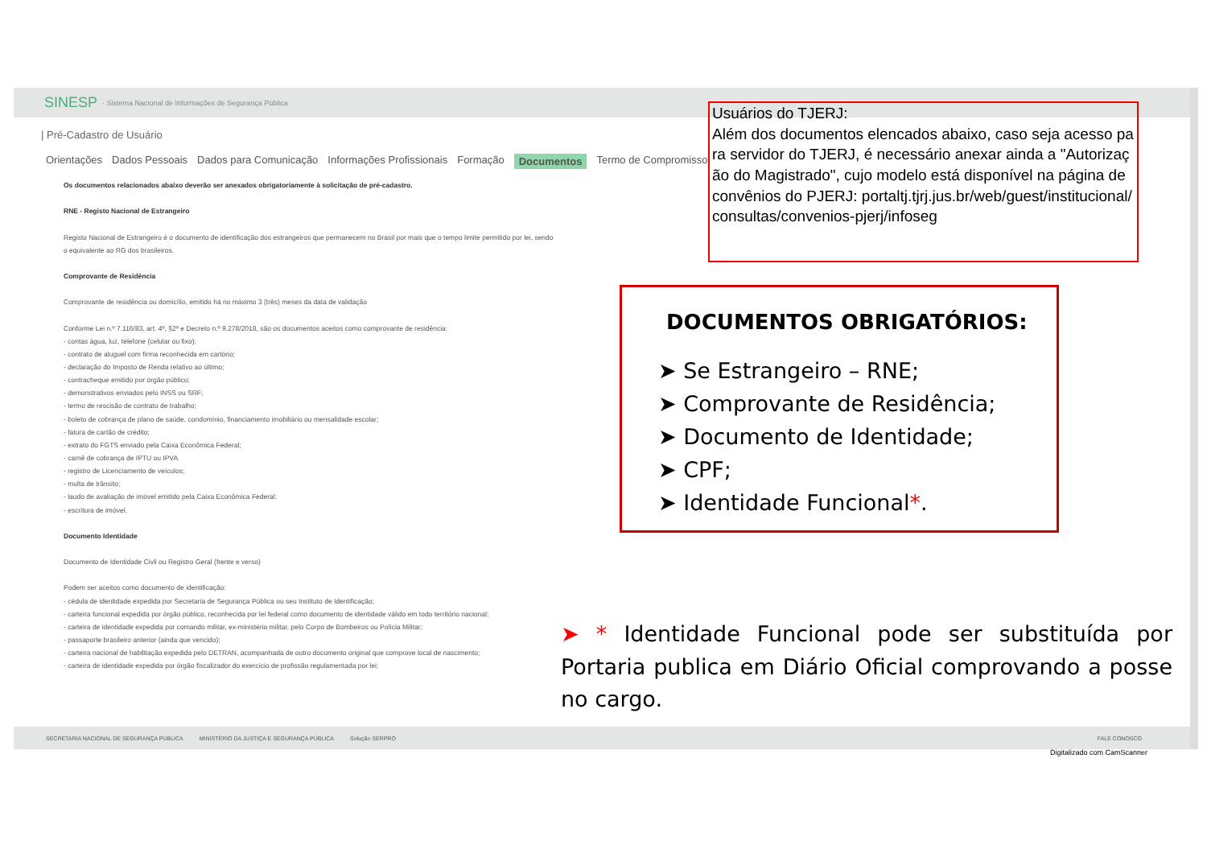SINESP · Sistema Nacional de Informações de Segurança Pública
| Pré-Cadastro de Usuário
Orientações Dados Pessoais Dados para Comunicação Informações Profissionais Formação Documentos Termo de Compromisso
Os documentos relacionados abaixo deverão ser anexados obrigatoriamente à solicitação de pré-cadastro.
RNE - Registo Nacional de Estrangeiro
Registo Nacional de Estrangeiro é o documento de identificação dos estrangeiros que permanecem no Brasil por mais que o tempo limite permitido por lei, sendo o equivalente ao RG dos brasileiros.
Comprovante de Residência
Comprovante de residência ou domicílio, emitido há no máximo 3 (três) meses da data de validação
Conforme Lei n.º 7.116/83, art. 4º, §2º e Decreto n.º 9.278/2018, são os documentos aceitos como comprovante de residência:
- contas água, luz, telefone (celular ou fixo);
- contrato de aluguel com firma reconhecida em cartório;
- declaração do Imposto de Renda relativo ao último;
- contracheque emitido por órgão público;
- demonstrativos enviados pelo INSS ou SRF;
- termo de rescisão de contrato de trabalho;
- boleto de cobrança de plano de saúde, condomínio, financiamento imobiliário ou mensalidade escolar;
- fatura de cartão de crédito;
- extrato do FGTS enviado pela Caixa Econômica Federal;
- carnê de cobrança de IPTU ou IPVA
- registro de Licenciamento de veículos;
- multa de trânsito;
- laudo de avaliação de imóvel emitido pela Caixa Econômica Federal;
- escritura de imóvel.
Documento Identidade
Documento de Identidade Civil ou Registro Geral (frente e verso)
Podem ser aceitos como documento de identificação:
- cédula de identidade expedida por Secretaria de Segurança Pública ou seu Instituto de Identificação;
- carteira funcional expedida por órgão público, reconhecida por lei federal como documento de identidade válido em todo território nacional;
- carteira de identidade expedida por comando militar, ex-ministério militar, pelo Corpo de Bombeiros ou Polícia Militar;
- passaporte brasileiro anterior (ainda que vencido);
- carteira nacional de habilitação expedida pelo DETRAN, acompanhada de outro documento original que comprove local de nascimento;
- carteira de identidade expedida por órgão fiscalizador do exercício de profissão regulamentada por lei;
SECRETARIA NACIONAL DE SEGURANÇA PÚBLICA MINISTÉRIO DA JUSTIÇA E SEGURANÇA PÚBLICA Solução SERPRO FALE CONOSCO
Usuários do TJERJ:
Além dos documentos elencados abaixo, caso seja acesso para servidor do TJERJ, é necessário anexar ainda a "Autorização do Magistrado", cujo modelo está disponível na página de convênios do PJERJ: portaltj.tjrj.jus.br/web/guest/institucional/consultas/convenios-pjerj/infoseg
DOCUMENTOS OBRIGATÓRIOS:
➤ Se Estrangeiro – RNE;
➤ Comprovante de Residência;
➤ Documento de Identidade;
➤ CPF;
➤ Identidade Funcional*.
➤ * Identidade Funcional pode ser substituída por Portaria publica em Diário Oficial comprovando a posse no cargo.
Digitalizado com CamScanner